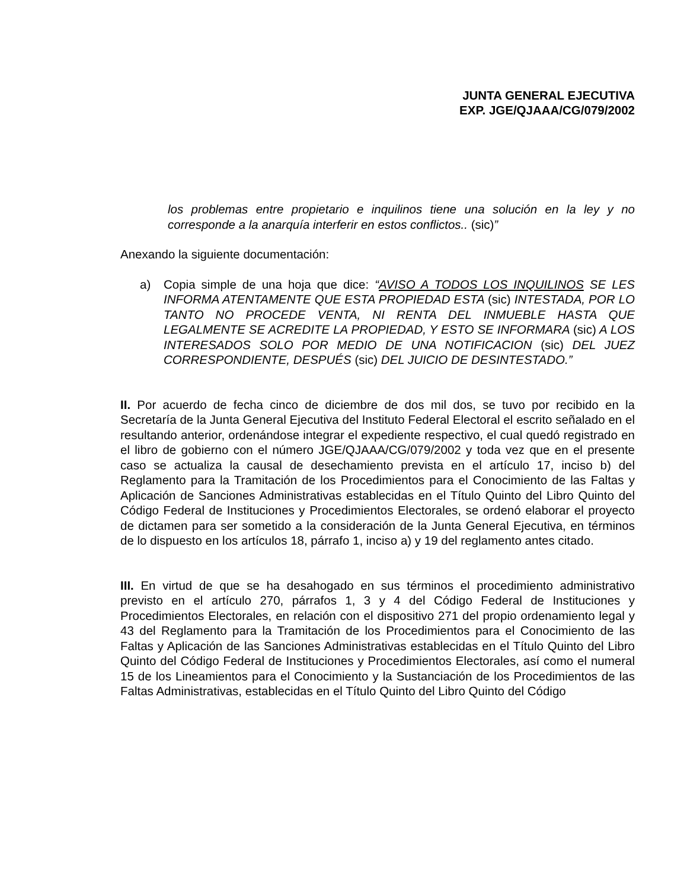JUNTA GENERAL EJECUTIVA
EXP. JGE/QJAAA/CG/079/2002
los problemas entre propietario e inquilinos tiene una solución en la ley y no corresponde a la anarquía interferir en estos conflictos.. (sic)”
Anexando la siguiente documentación:
a) Copia simple de una hoja que dice: “AVISO A TODOS LOS INQUILINOS SE LES INFORMA ATENTAMENTE QUE ESTA PROPIEDAD ESTA (sic) INTESTADA, POR LO TANTO NO PROCEDE VENTA, NI RENTA DEL INMUEBLE HASTA QUE LEGALMENTE SE ACREDITE LA PROPIEDAD, Y ESTO SE INFORMARA (sic) A LOS INTERESADOS SOLO POR MEDIO DE UNA NOTIFICACION (sic) DEL JUEZ CORRESPONDIENTE, DESPUÉS (sic) DEL JUICIO DE DESINTESTADO.”
II. Por acuerdo de fecha cinco de diciembre de dos mil dos, se tuvo por recibido en la Secretaría de la Junta General Ejecutiva del Instituto Federal Electoral el escrito señalado en el resultando anterior, ordenándose integrar el expediente respectivo, el cual quedó registrado en el libro de gobierno con el número JGE/QJAAA/CG/079/2002 y toda vez que en el presente caso se actualiza la causal de desechamiento prevista en el artículo 17, inciso b) del Reglamento para la Tramitación de los Procedimientos para el Conocimiento de las Faltas y Aplicación de Sanciones Administrativas establecidas en el Título Quinto del Libro Quinto del Código Federal de Instituciones y Procedimientos Electorales, se ordenó elaborar el proyecto de dictamen para ser sometido a la consideración de la Junta General Ejecutiva, en términos de lo dispuesto en los artículos 18, párrafo 1, inciso a) y 19 del reglamento antes citado.
III. En virtud de que se ha desahogado en sus términos el procedimiento administrativo previsto en el artículo 270, párrafos 1, 3 y 4 del Código Federal de Instituciones y Procedimientos Electorales, en relación con el dispositivo 271 del propio ordenamiento legal y 43 del Reglamento para la Tramitación de los Procedimientos para el Conocimiento de las Faltas y Aplicación de las Sanciones Administrativas establecidas en el Título Quinto del Libro Quinto del Código Federal de Instituciones y Procedimientos Electorales, así como el numeral 15 de los Lineamientos para el Conocimiento y la Sustanciación de los Procedimientos de las Faltas Administrativas, establecidas en el Título Quinto del Libro Quinto del Código